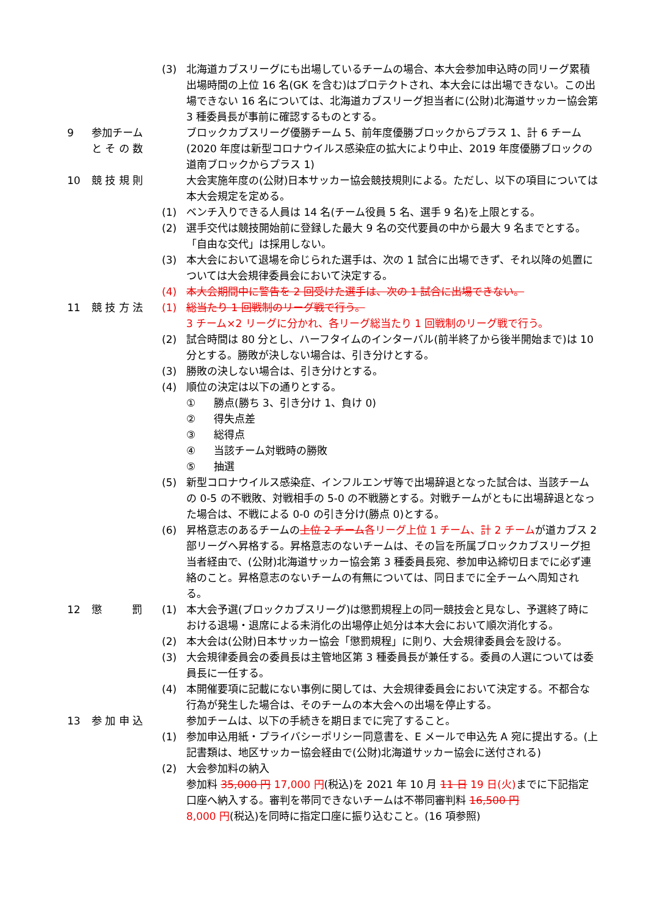(3) 北海道カブスリーグにも出場しているチームの場合、本大会参加申込時の同リーグ累積出場時間の上位 16 名(GK を含む)はプロテクトされ、本大会には出場できない。この出場できない 16 名については、北海道カブスリーグ担当者に(公財)北海道サッカー協会第 3 種委員長が事前に確認するものとする。
9 参加チーム
と そ の 数
ブロックカブスリーグ優勝チーム 5、前年度優勝ブロックからプラス 1、計 6 チーム(2020 年度は新型コロナウイルス感染症の拡大により中止、2019 年度優勝ブロックの道南ブロックからプラス 1)
10 競 技 規 則 大会実施年度の(公財)日本サッカー協会競技規則による。ただし、以下の項目については本大会規定を定める。
(1) ベンチ入りできる人員は 14 名(チーム役員 5 名、選手 9 名)を上限とする。
(2) 選手交代は競技開始前に登録した最大 9 名の交代要員の中から最大 9 名までとする。「自由な交代」は採用しない。
(3) 本大会において退場を命じられた選手は、次の 1 試合に出場できず、それ以降の処置については大会規律委員会において決定する。
(4) 本大会期間中に警告を 2 回受けた選手は、次の 1 試合に出場できない。
11 競 技 方 法 (1) 総当たり 1 回戦制のリーグ戦で行う。
3 チーム×2 リーグに分かれ、各リーグ総当たり 1 回戦制のリーグ戦で行う。
(2) 試合時間は 80 分とし、ハーフタイムのインターバル(前半終了から後半開始まで)は 10 分とする。勝敗が決しない場合は、引き分けとする。
(3) 勝敗の決しない場合は、引き分けとする。
(4) 順位の決定は以下の通りとする。
① 勝点(勝ち 3、引き分け 1、負け 0)
② 得失点差
③ 総得点
④ 当該チーム対戦時の勝敗
⑤ 抽選
(5) 新型コロナウイルス感染症、インフルエンザ等で出場辞退となった試合は、当該チームの 0-5 の不戦敗、対戦相手の 5-0 の不戦勝とする。対戦チームがともに出場辞退となった場合は、不戦による 0-0 の引き分け(勝点 0)とする。
(6) 昇格意志のあるチームの上位 2 チーム 各リーグ上位 1 チーム、計 2 チームが道カブス 2 部リーグへ昇格する。昇格意志のないチームは、その旨を所属ブロックカブスリーグ担当者経由で、(公財)北海道サッカー協会第 3 種委員長宛、参加申込締切日までに必ず連絡のこと。昇格意志のないチームの有無については、同日までに全チームへ周知される。
12 懲 罰
(1) 本大会予選(ブロックカブスリーグ)は懲罰規程上の同一競技会と見なし、予選終了時における退場・退席による未消化の出場停止処分は本大会において順次消化する。
(2) 本大会は(公財)日本サッカー協会「懲罰規程」に則り、大会規律委員会を設ける。
(3) 大会規律委員会の委員長は主管地区第 3 種委員長が兼任する。委員の人選については委員長に一任する。
(4) 本開催要項に記載にない事例に関しては、大会規律委員会において決定する。不都合な行為が発生した場合は、そのチームの本大会への出場を停止する。
13 参 加 申 込 参加チームは、以下の手続きを期日までに完了すること。
(1) 参加申込用紙・プライバシーポリシー同意書を、E メールで申込先 A 宛に提出する。(上記書類は、地区サッカー協会経由で(公財)北海道サッカー協会に送付される)
(2) 大会参加料の納入
参加料 35,000 円 17,000 円(税込)を 2021 年 10 月 11 日 19 日(火) までに下記指定口座へ納入する。審判を帯同できないチームは不帯同審判料 16,500 円
8,000 円(税込)を同時に指定口座に振り込むこと。(16 項参照)